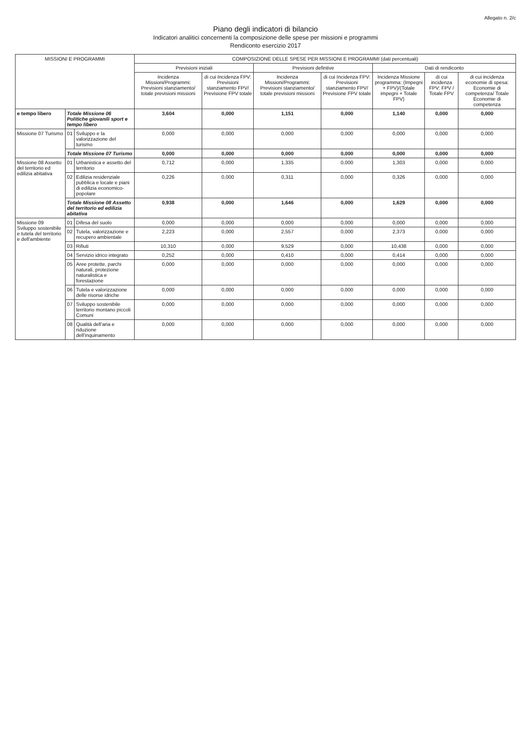Allegato n. 2/c
Piano degli indicatori di bilancio
Indicatori analitici concernenti la composizione delle spese per missioni e programmi
Rendiconto esercizio 2017
| MISSIONI E PROGRAMMI | | | COMPOSIZIONE DELLE SPESE PER MISSIONI E PROGRAMMI (dati percentuali) | | | | | | |
| --- | --- | --- | --- | --- | --- | --- | --- | --- | --- |
| | | | Previsioni iniziali | | Previsioni defintive | | Dati di rendiconto | | |
| | | | Incidenza Missioni/Programmi: Previsioni stanziamento/ totale previsioni missioni | di cui Incidenza FPV: Previsioni stanziamento FPV/ Previsione FPV totale | Incidenza Missioni/Programmi: Previsioni stanziamento/ totale previsioni missioni | di cui Incidenza FPV: Previsioni stanziamento FPV/ Previsione FPV totale | Incidenza Missione programma: (Impegni + FPV)/(Totale impegni + Totale FPV) | di cui incidenza FPV: FPV / Totale FPV | di cui incidenza economie di spesa: Economie di competenza/ Totale Economie di competenza |
| e tempo libero | Totale Missione 06 Politiche giovanili sport e tempo libero | | 3,604 | 0,000 | 1,151 | 0,000 | 1,140 | 0,000 | 0,000 |
| Missione 07 Turismo | 01 | Sviluppo e la valorizzazione del turismo | 0,000 | 0,000 | 0,000 | 0,000 | 0,000 | 0,000 | 0,000 |
| | Totale Missione 07 Turismo | | 0,000 | 0,000 | 0,000 | 0,000 | 0,000 | 0,000 | 0,000 |
| Missione 08 Assetto del territorio ed edilizia abitativa | 01 | Urbanistica e assetto del territorio | 0,712 | 0,000 | 1,335 | 0,000 | 1,303 | 0,000 | 0,000 |
| | 02 | Edilizia residenziale pubblica e locale e piani di edilizia economico-popolare | 0,226 | 0,000 | 0,311 | 0,000 | 0,326 | 0,000 | 0,000 |
| | Totale Missione 08 Assetto del territorio ed edilizia abitativa | | 0,938 | 0,000 | 1,646 | 0,000 | 1,629 | 0,000 | 0,000 |
| Missione 09 Sviluppo sostenibile e tutela del territorio e dell'ambiente | 01 | Difesa del suolo | 0,000 | 0,000 | 0,000 | 0,000 | 0,000 | 0,000 | 0,000 |
| | 02 | Tutela, valorizzazione e recupero ambientale | 2,223 | 0,000 | 2,557 | 0,000 | 2,373 | 0,000 | 0,000 |
| | 03 | Rifiuti | 10,310 | 0,000 | 9,529 | 0,000 | 10,438 | 0,000 | 0,000 |
| | 04 | Servizio idrico integrato | 0,252 | 0,000 | 0,410 | 0,000 | 0,414 | 0,000 | 0,000 |
| | 05 | Aree protette, parchi naturali, protezione naturalistica e forestazione | 0,000 | 0,000 | 0,000 | 0,000 | 0,000 | 0,000 | 0,000 |
| | 06 | Tutela e valorizzazione delle risorse idriche | 0,000 | 0,000 | 0,000 | 0,000 | 0,000 | 0,000 | 0,000 |
| | 07 | Sviluppo sostenibile territorio montano piccoli Comuni | 0,000 | 0,000 | 0,000 | 0,000 | 0,000 | 0,000 | 0,000 |
| | 08 | Qualità dell'aria e riduzione dell'inquinamento | 0,000 | 0,000 | 0,000 | 0,000 | 0,000 | 0,000 | 0,000 |